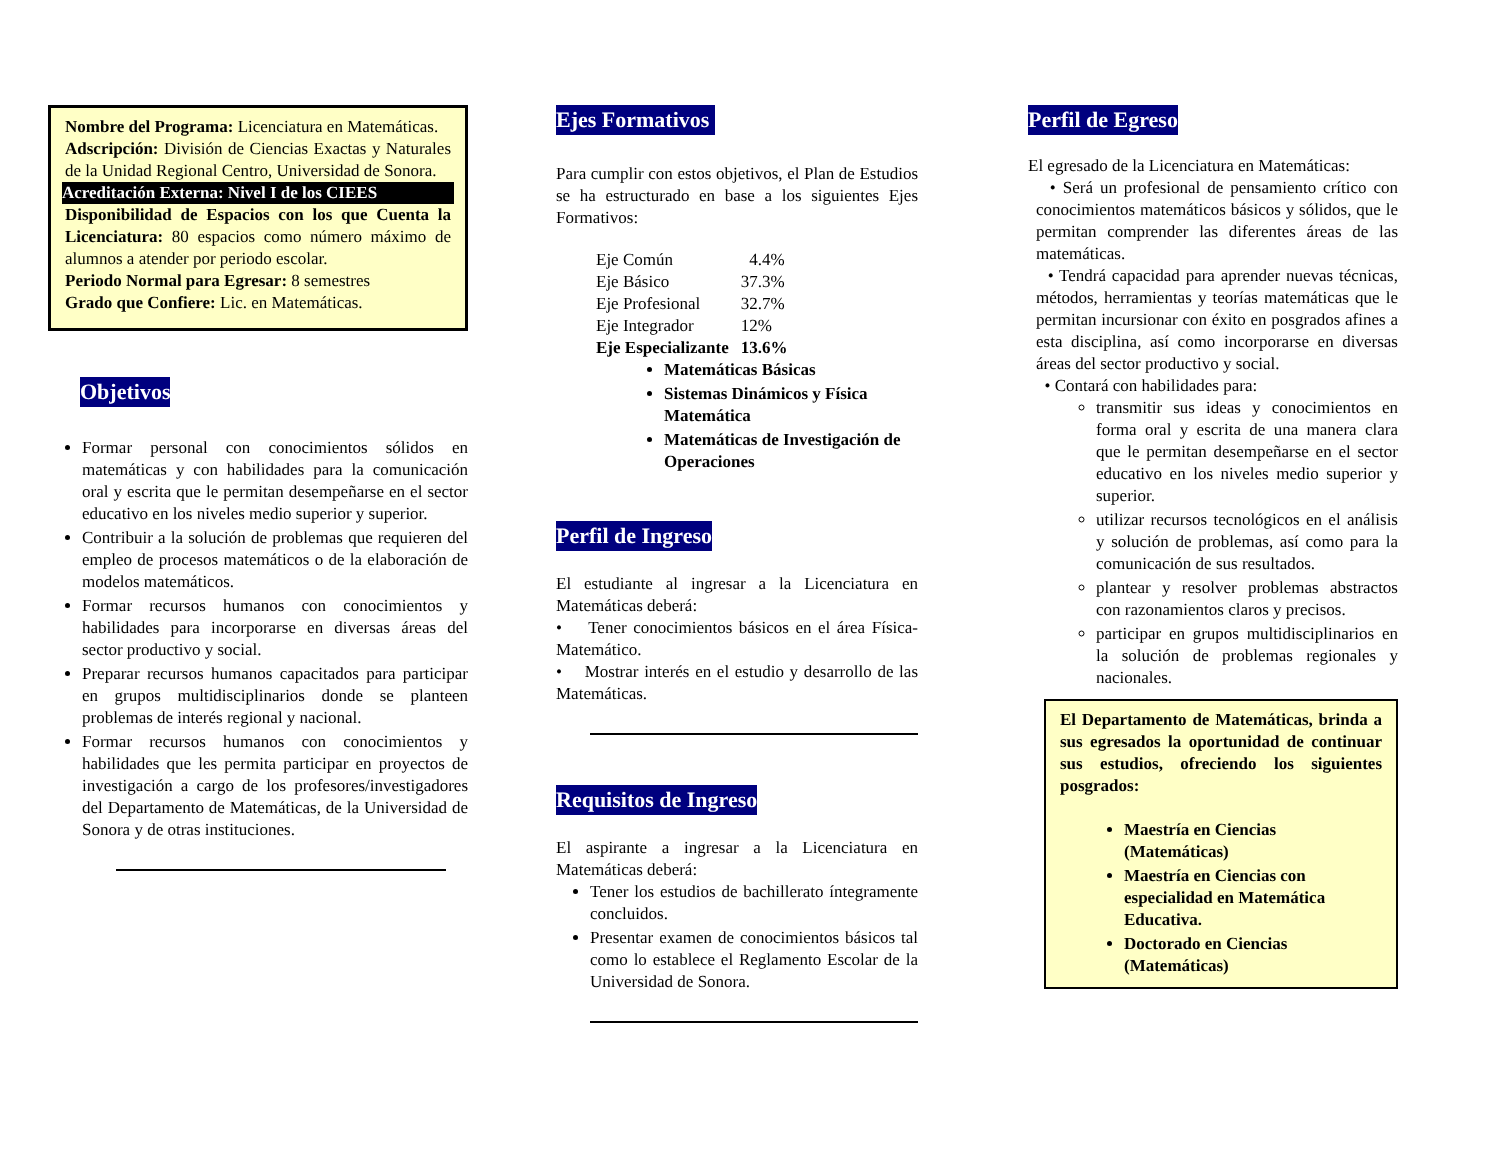Nombre del Programa: Licenciatura en Matemáticas.
Adscripción: División de Ciencias Exactas y Naturales de la Unidad Regional Centro, Universidad de Sonora.
Acreditación Externa: Nivel I de los CIEES
Disponibilidad de Espacios con los que Cuenta la Licenciatura: 80 espacios como número máximo de alumnos a atender por periodo escolar.
Periodo Normal para Egresar: 8 semestres
Grado que Confiere: Lic. en Matemáticas.
Objetivos
Formar personal con conocimientos sólidos en matemáticas y con habilidades para la comunicación oral y escrita que le permitan desempeñarse en el sector educativo en los niveles medio superior y superior.
Contribuir a la solución de problemas que requieren del empleo de procesos matemáticos o de la elaboración de modelos matemáticos.
Formar recursos humanos con conocimientos y habilidades para incorporarse en diversas áreas del sector productivo y social.
Preparar recursos humanos capacitados para participar en grupos multidisciplinarios donde se planteen problemas de interés regional y nacional.
Formar recursos humanos con conocimientos y habilidades que les permita participar en proyectos de investigación a cargo de los profesores/investigadores del Departamento de Matemáticas, de la Universidad de Sonora y de otras instituciones.
Ejes Formativos
Para cumplir con estos objetivos, el Plan de Estudios se ha estructurado en base a los siguientes Ejes Formativos:
| Eje Común | 4.4% |
| Eje Básico | 37.3% |
| Eje Profesional | 32.7% |
| Eje Integrador | 12% |
| Eje Especializante | 13.6% |
Matemáticas Básicas
Sistemas Dinámicos y Física Matemática
Matemáticas de Investigación de Operaciones
Perfil de Ingreso
El estudiante al ingresar a la Licenciatura en Matemáticas deberá:
• Tener conocimientos básicos en el área Física-Matemático.
• Mostrar interés en el estudio y desarrollo de las Matemáticas.
Requisitos de Ingreso
El aspirante a ingresar a la Licenciatura en Matemáticas deberá:
Tener los estudios de bachillerato íntegramente concluidos.
Presentar examen de conocimientos básicos tal como lo establece el Reglamento Escolar de la Universidad de Sonora.
Perfil de Egreso
El egresado de la Licenciatura en Matemáticas:
• Será un profesional de pensamiento crítico con conocimientos matemáticos básicos y sólidos, que le permitan comprender las diferentes áreas de las matemáticas.
• Tendrá capacidad para aprender nuevas técnicas, métodos, herramientas y teorías matemáticas que le permitan incursionar con éxito en posgrados afines a esta disciplina, así como incorporarse en diversas áreas del sector productivo y social.
• Contará con habilidades para:
transmitir sus ideas y conocimientos en forma oral y escrita de una manera clara que le permitan desempeñarse en el sector educativo en los niveles medio superior y superior.
utilizar recursos tecnológicos en el análisis y solución de problemas, así como para la comunicación de sus resultados.
plantear y resolver problemas abstractos con razonamientos claros y precisos.
participar en grupos multidisciplinarios en la solución de problemas regionales y nacionales.
El Departamento de Matemáticas, brinda a sus egresados la oportunidad de continuar sus estudios, ofreciendo los siguientes posgrados:
Maestría en Ciencias (Matemáticas)
Maestría en Ciencias con especialidad en Matemática Educativa.
Doctorado en Ciencias (Matemáticas)